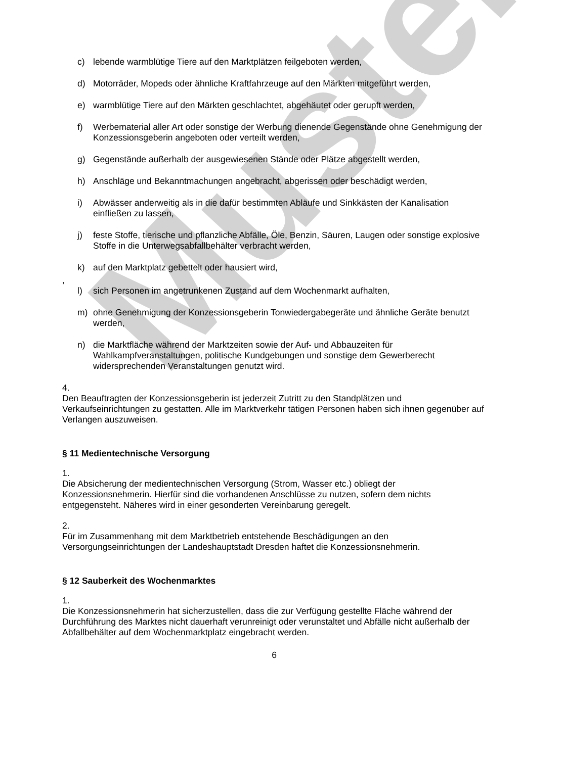Muster
c) lebende warmblütige Tiere auf den Marktplätzen feilgeboten werden,
d) Motorräder, Mopeds oder ähnliche Kraftfahrzeuge auf den Märkten mitgeführt werden,
e) warmblütige Tiere auf den Märkten geschlachtet, abgehäutet oder gerupft werden,
f) Werbematerial aller Art oder sonstige der Werbung dienende Gegenstände ohne Genehmigung der Konzessionsgeberin angeboten oder verteilt werden,
g) Gegenstände außerhalb der ausgewiesenen Stände oder Plätze abgestellt werden,
h) Anschläge und Bekanntmachungen angebracht, abgerissen oder beschädigt werden,
i) Abwässer anderweitig als in die dafür bestimmten Abläufe und Sinkkästen der Kanalisation einfließen zu lassen,
j) feste Stoffe, tierische und pflanzliche Abfälle, Öle, Benzin, Säuren, Laugen oder sonstige explosive Stoffe in die Unterwegsabfallbehälter verbracht werden,
k) auf den Marktplatz gebettelt oder hausiert wird,
,
l) sich Personen im angetrunkenen Zustand auf dem Wochenmarkt aufhalten,
m) ohne Genehmigung der Konzessionsgeberin Tonwiedergabegeräte und ähnliche Geräte benutzt werden,
n) die Marktfläche während der Marktzeiten sowie der Auf- und Abbauzeiten für Wahlkampfveranstaltungen, politische Kundgebungen und sonstige dem Gewerberecht widersprechenden Veranstaltungen genutzt wird.
4.
Den Beauftragten der Konzessionsgeberin ist jederzeit Zutritt zu den Standplätzen und Verkaufseinrichtungen zu gestatten. Alle im Marktverkehr tätigen Personen haben sich ihnen gegenüber auf Verlangen auszuweisen.
§ 11 Medientechnische Versorgung
1.
Die Absicherung der medientechnischen Versorgung (Strom, Wasser etc.) obliegt der Konzessionsnehmerin. Hierfür sind die vorhandenen Anschlüsse zu nutzen, sofern dem nichts entgegensteht. Näheres wird in einer gesonderten Vereinbarung geregelt.
2.
Für im Zusammenhang mit dem Marktbetrieb entstehende Beschädigungen an den Versorgungseinrichtungen der Landeshauptstadt Dresden haftet die Konzessionsnehmerin.
§ 12 Sauberkeit des Wochenmarktes
1.
Die Konzessionsnehmerin hat sicherzustellen, dass die zur Verfügung gestellte Fläche während der Durchführung des Marktes nicht dauerhaft verunreinigt oder verunstaltet und Abfälle nicht außerhalb der Abfallbehälter auf dem Wochenmarktplatz eingebracht werden.
6